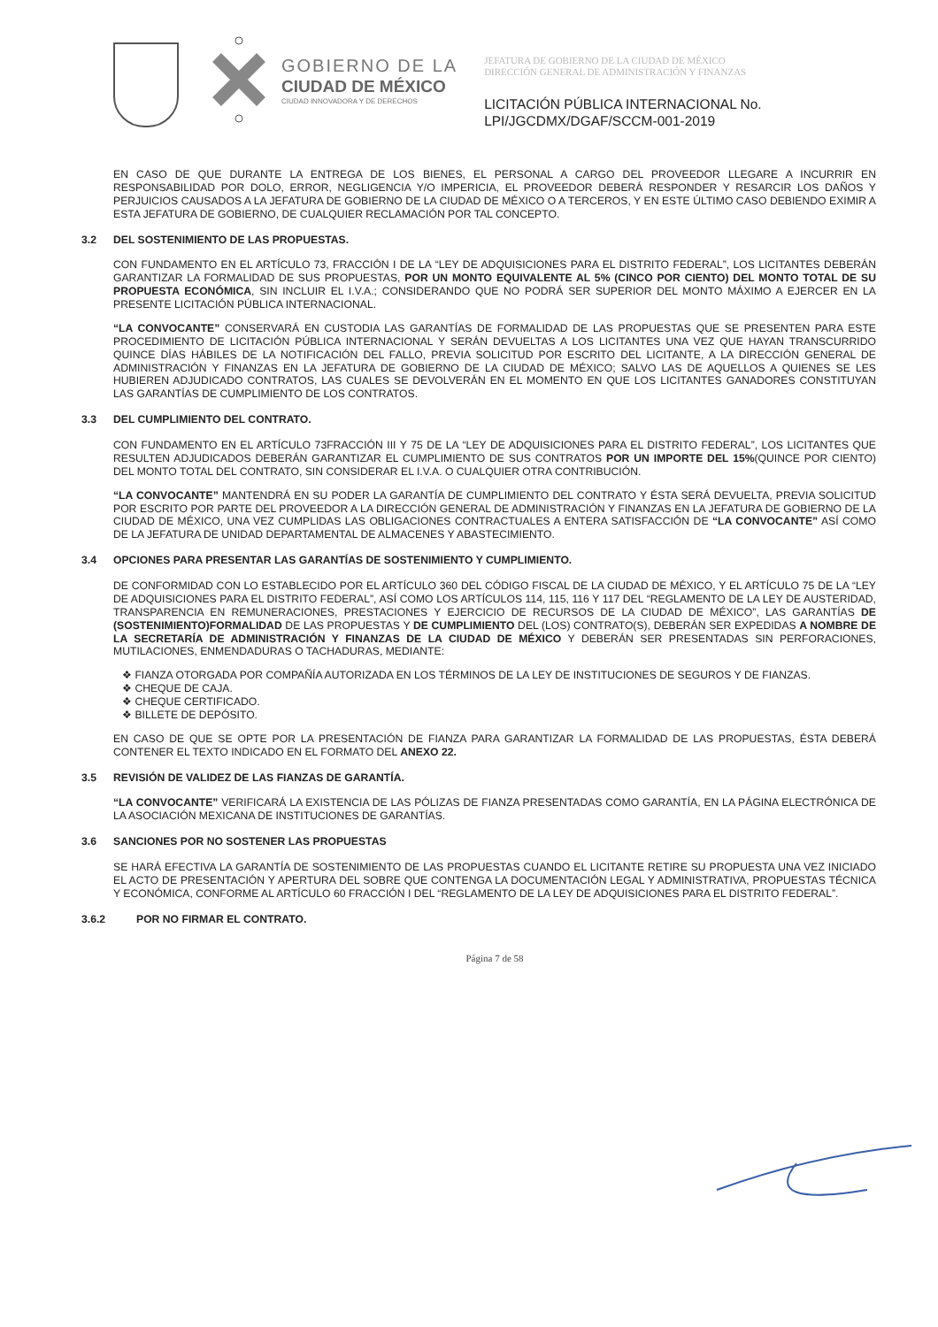GOBIERNO DE LA
CIUDAD DE MÉXICO
CIUDAD INNOVADORA Y DE DERECHOS
JEFATURA DE GOBIERNO DE LA CIUDAD DE MÉXICO
DIRECCIÓN GENERAL DE ADMINISTRACIÓN Y FINANZAS
LICITACIÓN PÚBLICA INTERNACIONAL No.
LPI/JGCDMX/DGAF/SCCM-001-2019
EN CASO DE QUE DURANTE LA ENTREGA DE LOS BIENES, EL PERSONAL A CARGO DEL PROVEEDOR LLEGARE A INCURRIR EN RESPONSABILIDAD POR DOLO, ERROR, NEGLIGENCIA Y/O IMPERICIA, EL PROVEEDOR DEBERÁ RESPONDER Y RESARCIR LOS DAÑOS Y PERJUICIOS CAUSADOS A LA JEFATURA DE GOBIERNO DE LA CIUDAD DE MÉXICO O A TERCEROS, Y EN ESTE ÚLTIMO CASO DEBIENDO EXIMIR A ESTA JEFATURA DE GOBIERNO, DE CUALQUIER RECLAMACIÓN POR TAL CONCEPTO.
3.2 DEL SOSTENIMIENTO DE LAS PROPUESTAS.
CON FUNDAMENTO EN EL ARTÍCULO 73, FRACCIÓN I DE LA “LEY DE ADQUISICIONES PARA EL DISTRITO FEDERAL”, LOS LICITANTES DEBERÁN GARANTIZAR LA FORMALIDAD DE SUS PROPUESTAS, POR UN MONTO EQUIVALENTE AL 5% (CINCO POR CIENTO) DEL MONTO TOTAL DE SU PROPUESTA ECONÓMICA, SIN INCLUIR EL I.V.A.; CONSIDERANDO QUE NO PODRÁ SER SUPERIOR DEL MONTO MÁXIMO A EJERCER EN LA PRESENTE LICITACIÓN PÚBLICA INTERNACIONAL.
“LA CONVOCANTE” CONSERVARÁ EN CUSTODIA LAS GARANTÍAS DE FORMALIDAD DE LAS PROPUESTAS QUE SE PRESENTEN PARA ESTE PROCEDIMIENTO DE LICITACIÓN PÚBLICA INTERNACIONAL Y SERÁN DEVUELTAS A LOS LICITANTES UNA VEZ QUE HAYAN TRANSCURRIDO QUINCE DÍAS HÁBILES DE LA NOTIFICACIÓN DEL FALLO, PREVIA SOLICITUD POR ESCRITO DEL LICITANTE, A LA DIRECCIÓN GENERAL DE ADMINISTRACIÓN Y FINANZAS EN LA JEFATURA DE GOBIERNO DE LA CIUDAD DE MÉXICO; SALVO LAS DE AQUELLOS A QUIENES SE LES HUBIEREN ADJUDICADO CONTRATOS, LAS CUALES SE DEVOLVERÁN EN EL MOMENTO EN QUE LOS LICITANTES GANADORES CONSTITUYAN LAS GARANTÍAS DE CUMPLIMIENTO DE LOS CONTRATOS.
3.3 DEL CUMPLIMIENTO DEL CONTRATO.
CON FUNDAMENTO EN EL ARTÍCULO 73FRACCIÓN III Y 75 DE LA “LEY DE ADQUISICIONES PARA EL DISTRITO FEDERAL”, LOS LICITANTES QUE RESULTEN ADJUDICADOS DEBERÁN GARANTIZAR EL CUMPLIMIENTO DE SUS CONTRATOS POR UN IMPORTE DEL 15%(QUINCE POR CIENTO) DEL MONTO TOTAL DEL CONTRATO, SIN CONSIDERAR EL I.V.A. O CUALQUIER OTRA CONTRIBUCIÓN.
“LA CONVOCANTE” MANTENDRÁ EN SU PODER LA GARANTÍA DE CUMPLIMIENTO DEL CONTRATO Y ÉSTA SERÁ DEVUELTA, PREVIA SOLICITUD POR ESCRITO POR PARTE DEL PROVEEDOR A LA DIRECCIÓN GENERAL DE ADMINISTRACIÓN Y FINANZAS EN LA JEFATURA DE GOBIERNO DE LA CIUDAD DE MÉXICO, UNA VEZ CUMPLIDAS LAS OBLIGACIONES CONTRACTUALES A ENTERA SATISFACCIÓN DE “LA CONVOCANTE” ASÍ COMO DE LA JEFATURA DE UNIDAD DEPARTAMENTAL DE ALMACENES Y ABASTECIMIENTO.
3.4 OPCIONES PARA PRESENTAR LAS GARANTÍAS DE SOSTENIMIENTO Y CUMPLIMIENTO.
DE CONFORMIDAD CON LO ESTABLECIDO POR EL ARTÍCULO 360 DEL CÓDIGO FISCAL DE LA CIUDAD DE MÉXICO, Y EL ARTÍCULO 75 DE LA “LEY DE ADQUISICIONES PARA EL DISTRITO FEDERAL”, ASÍ COMO LOS ARTÍCULOS 114, 115, 116 Y 117 DEL “REGLAMENTO DE LA LEY DE AUSTERIDAD, TRANSPARENCIA EN REMUNERACIONES, PRESTACIONES Y EJERCICIO DE RECURSOS DE LA CIUDAD DE MÉXICO”, LAS GARANTÍAS DE (SOSTENIMIENTO)FORMALIDAD DE LAS PROPUESTAS Y DE CUMPLIMIENTO DEL (LOS) CONTRATO(S), DEBERÁN SER EXPEDIDAS A NOMBRE DE LA SECRETARÍA DE ADMINISTRACIÓN Y FINANZAS DE LA CIUDAD DE MÉXICO Y DEBERÁN SER PRESENTADAS SIN PERFORACIONES, MUTILACIONES, ENMENDADURAS O TACHADURAS, MEDIANTE:
❖ FIANZA OTORGADA POR COMPAÑÍA AUTORIZADA EN LOS TÉRMINOS DE LA LEY DE INSTITUCIONES DE SEGUROS Y DE FIANZAS.
❖ CHEQUE DE CAJA.
❖ CHEQUE CERTIFICADO.
❖ BILLETE DE DEPÓSITO.
EN CASO DE QUE SE OPTE POR LA PRESENTACIÓN DE FIANZA PARA GARANTIZAR LA FORMALIDAD DE LAS PROPUESTAS, ÉSTA DEBERÁ CONTENER EL TEXTO INDICADO EN EL FORMATO DEL ANEXO 22.
3.5 REVISIÓN DE VALIDEZ DE LAS FIANZAS DE GARANTÍA.
“LA CONVOCANTE” VERIFICARÁ LA EXISTENCIA DE LAS PÓLIZAS DE FIANZA PRESENTADAS COMO GARANTÍA, EN LA PÁGINA ELECTRÓNICA DE LA ASOCIACIÓN MEXICANA DE INSTITUCIONES DE GARANTÍAS.
3.6 SANCIONES POR NO SOSTENER LAS PROPUESTAS
SE HARÁ EFECTIVA LA GARANTÍA DE SOSTENIMIENTO DE LAS PROPUESTAS CUANDO EL LICITANTE RETIRE SU PROPUESTA UNA VEZ INICIADO EL ACTO DE PRESENTACIÓN Y APERTURA DEL SOBRE QUE CONTENGA LA DOCUMENTACIÓN LEGAL Y ADMINISTRATIVA, PROPUESTAS TÉCNICA Y ECONÓMICA, CONFORME AL ARTÍCULO 60 FRACCIÓN I DEL “REGLAMENTO DE LA LEY DE ADQUISICIONES PARA EL DISTRITO FEDERAL”.
3.6.2 POR NO FIRMAR EL CONTRATO.
Página 7 de 58